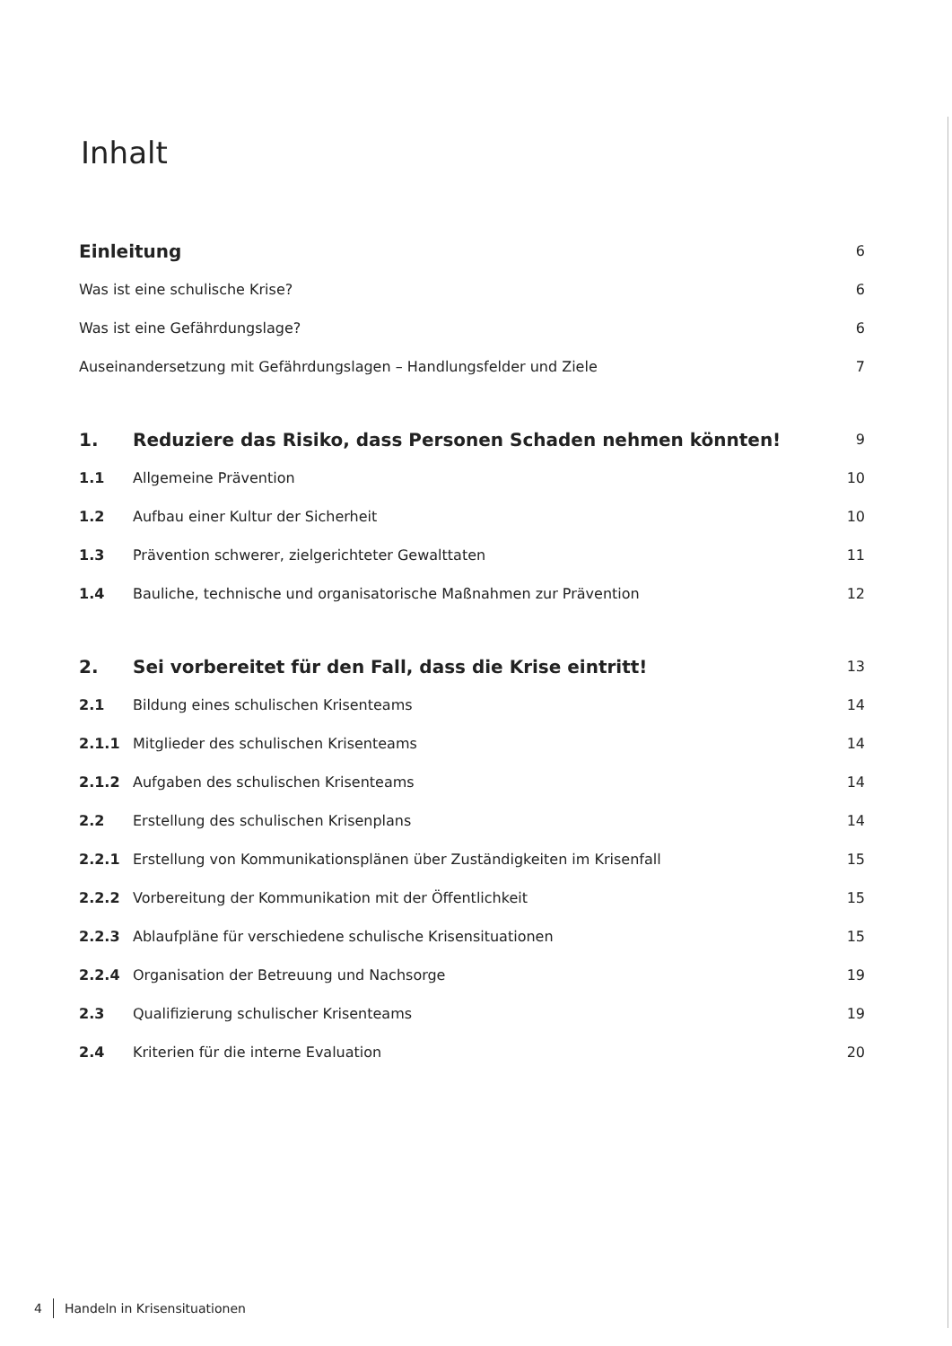Inhalt
Einleitung 6
Was ist eine schulische Krise? 6
Was ist eine Gefährdungslage? 6
Auseinandersetzung mit Gefährdungslagen – Handlungsfelder und Ziele 7
1. Reduziere das Risiko, dass Personen Schaden nehmen könnten! 9
1.1 Allgemeine Prävention 10
1.2 Aufbau einer Kultur der Sicherheit 10
1.3 Prävention schwerer, zielgerichteter Gewalttaten 11
1.4 Bauliche, technische und organisatorische Maßnahmen zur Prävention 12
2. Sei vorbereitet für den Fall, dass die Krise eintritt! 13
2.1 Bildung eines schulischen Krisenteams 14
2.1.1 Mitglieder des schulischen Krisenteams 14
2.1.2 Aufgaben des schulischen Krisenteams 14
2.2 Erstellung des schulischen Krisenplans 14
2.2.1 Erstellung von Kommunikationsplänen über Zuständigkeiten im Krisenfall 15
2.2.2 Vorbereitung der Kommunikation mit der Öffentlichkeit 15
2.2.3 Ablaufpläne für verschiedene schulische Krisensituationen 15
2.2.4 Organisation der Betreuung und Nachsorge 19
2.3 Qualifizierung schulischer Krisenteams 19
2.4 Kriterien für die interne Evaluation 20
4 Handeln in Krisensituationen